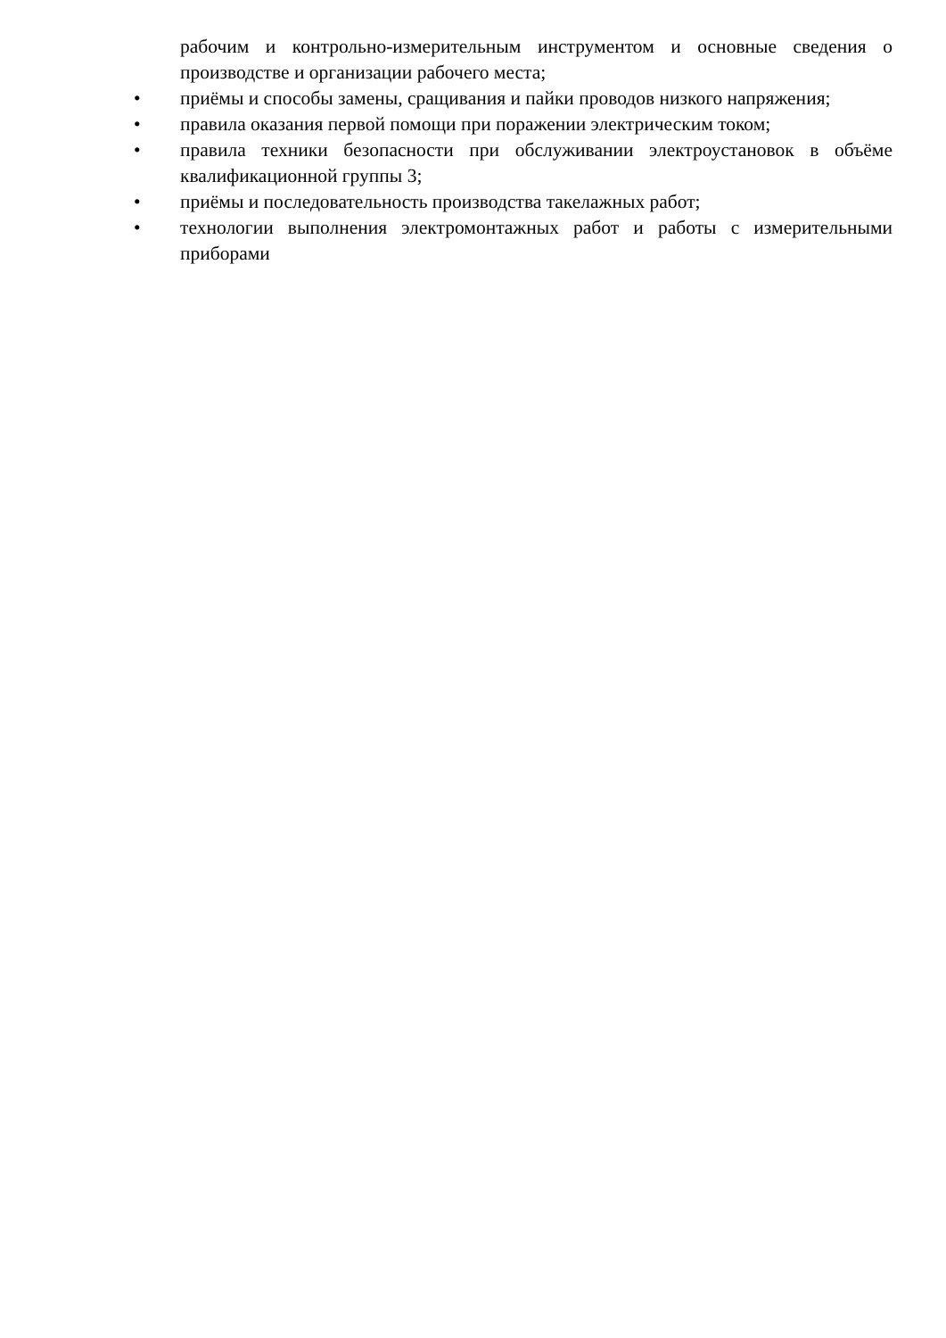рабочим и контрольно-измерительным инструментом и основные сведения о производстве и организации рабочего места;
•
приёмы и способы замены, сращивания и пайки проводов низкого напряжения;
•
правила оказания первой помощи при поражении электрическим током;
•
правила техники безопасности при обслуживании электроустановок в объёме квалификационной группы 3;
•
приёмы и последовательность производства такелажных работ;
•
технологии выполнения электромонтажных работ и работы с измерительными приборами